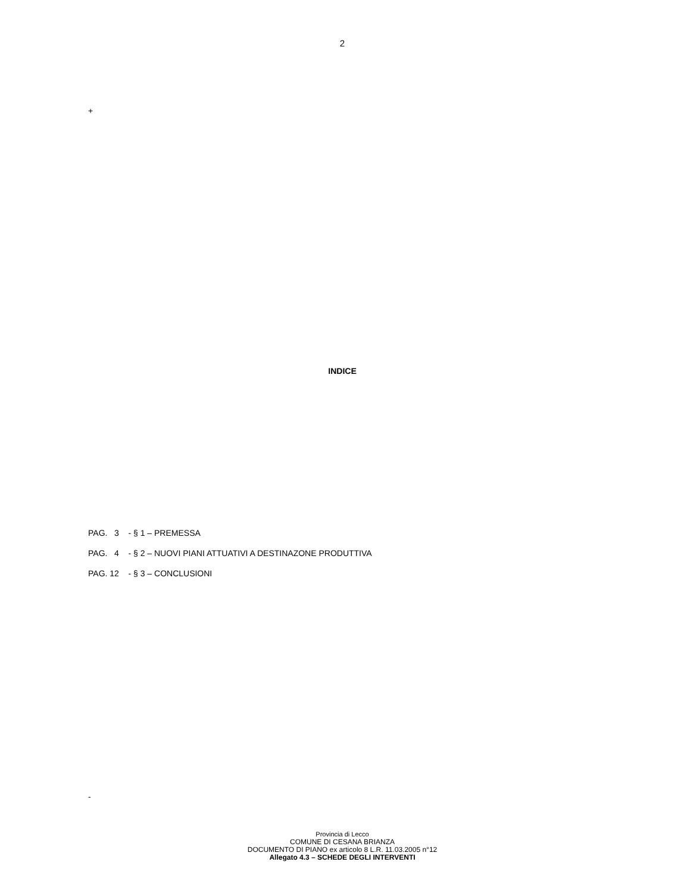2
+
INDICE
PAG. 3 - § 1 – PREMESSA
PAG. 4 - § 2 – NUOVI PIANI ATTUATIVI A DESTINAZONE PRODUTTIVA
PAG. 12 - § 3 – CONCLUSIONI
-
Provincia di Lecco
COMUNE DI CESANA BRIANZA
DOCUMENTO DI PIANO ex articolo 8 L.R. 11.03.2005 n°12
Allegato 4.3 – SCHEDE DEGLI INTERVENTI